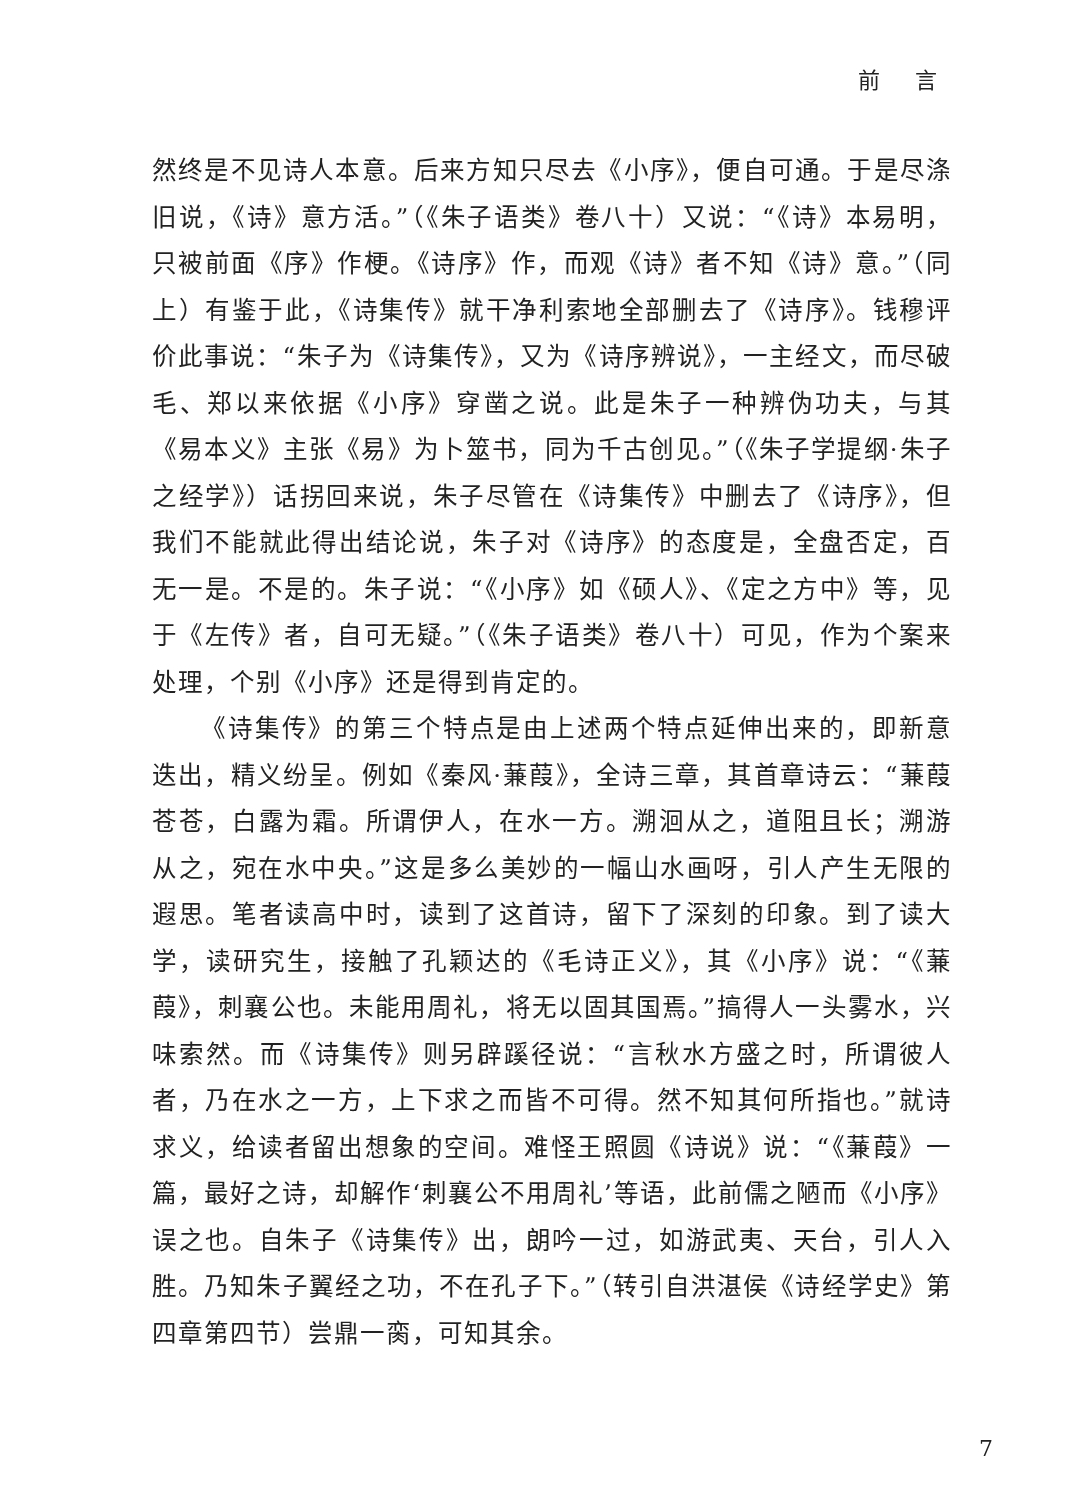前 言
然终是不见诗人本意。后来方知只尽去《小序》，便自可通。于是尽涤旧说，《诗》意方活。”（《朱子语类》卷八十）又说：“《诗》本易明，只被前面《序》作梗。《诗序》作，而观《诗》者不知《诗》意。”（同上）有鉴于此，《诗集传》就干净利索地全部删去了《诗序》。钱穆评价此事说：“朱子为《诗集传》，又为《诗序辨说》，一主经文，而尽破毛、郑以来依据《小序》穿凿之说。此是朱子一种辨伪功夫，与其《易本义》主张《易》为卜筮书，同为千古创见。”（《朱子学提纲·朱子之经学》）话拐回来说，朱子尽管在《诗集传》中删去了《诗序》，但我们不能就此得出结论说，朱子对《诗序》的态度是，全盘否定，百无一是。不是的。朱子说：“《小序》如《硕人》、《定之方中》等，见于《左传》者，自可无疑。”（《朱子语类》卷八十）可见，作为个案来处理，个别《小序》还是得到肯定的。
《诗集传》的第三个特点是由上述两个特点延伸出来的，即新意迭出，精义纷呈。例如《秦风·蒹葭》，全诗三章，其首章诗云：“蒹葭苍苍，白露为霜。所谓伊人，在水一方。溯洄从之，道阻且长；溯游从之，宛在水中央。”这是多么美妙的一幅山水画呀，引人产生无限的遐思。笔者读高中时，读到了这首诗，留下了深刻的印象。到了读大学，读研究生，接触了孔颖达的《毛诗正义》，其《小序》说：“《蒹葭》，刺襄公也。未能用周礼，将无以固其国焉。”搞得人一头雾水，兴味索然。而《诗集传》则另辟蹊径说：“言秋水方盛之时，所谓彼人者，乃在水之一方，上下求之而皆不可得。然不知其何所指也。”就诗求义，给读者留出想象的空间。难怪王照圆《诗说》说：“《蒹葭》一篇，最好之诗，却解作‘刺襄公不用周礼’等语，此前儒之陋而《小序》误之也。自朱子《诗集传》出，朗吟一过，如游武夷、天台，引人入胜。乃知朱子翼经之功，不在孔子下。”（转引自洪湛侯《诗经学史》第四章第四节）尝鼎一脔，可知其余。
7